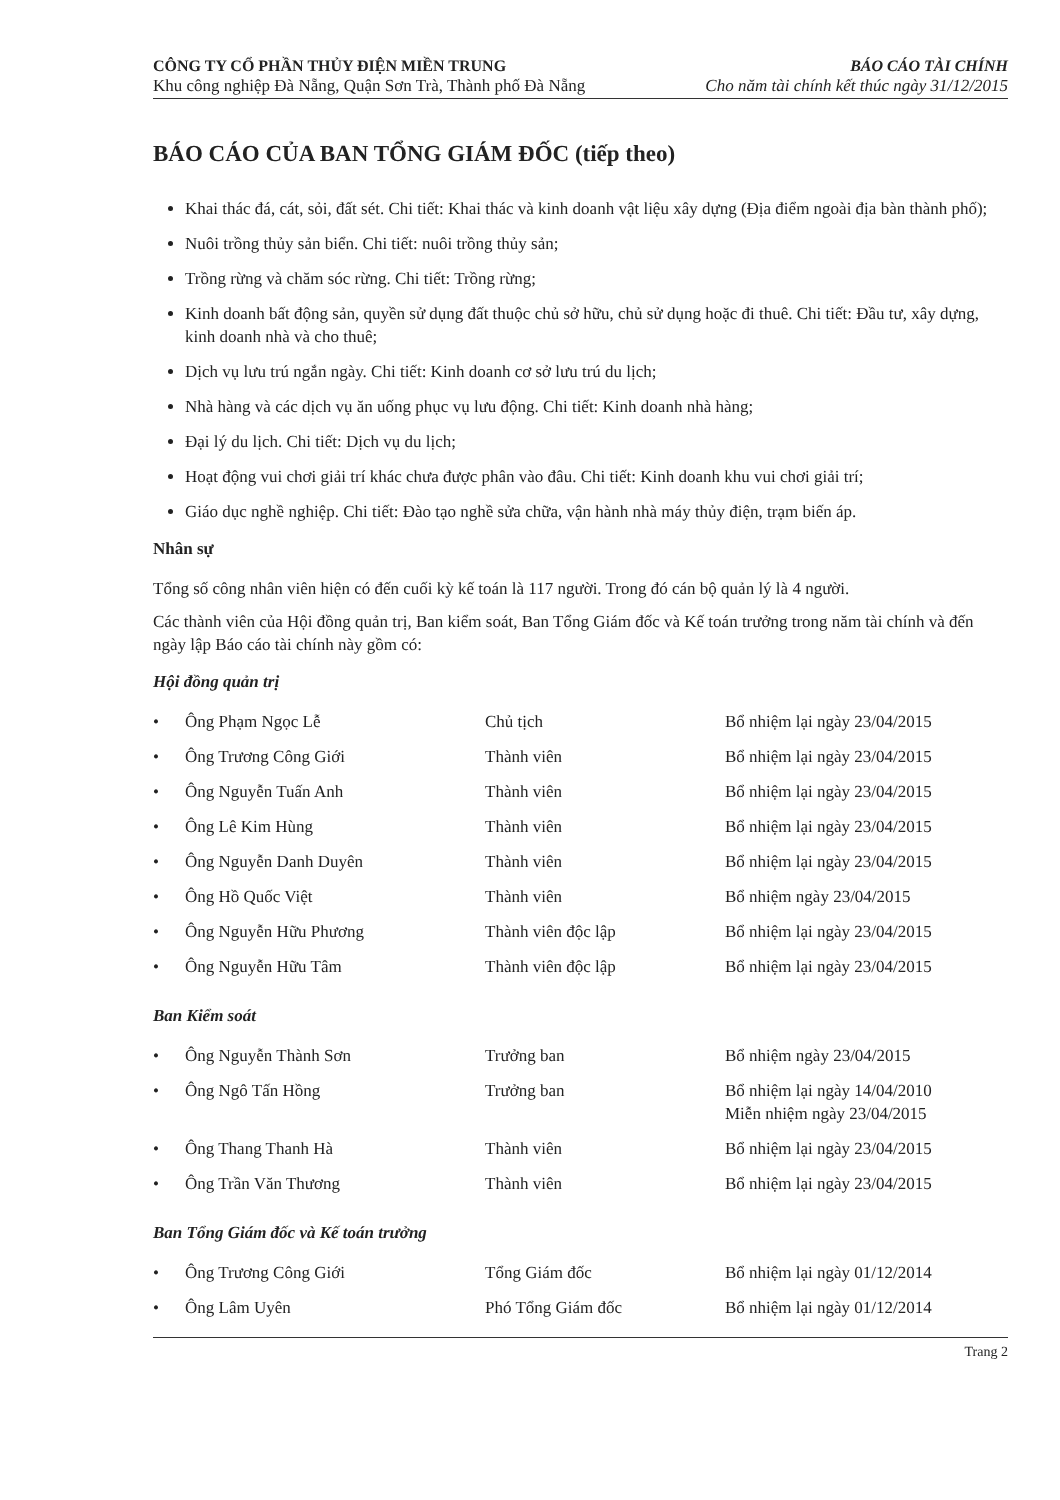CÔNG TY CỔ PHẦN THỦY ĐIỆN MIỀN TRUNG
Khu công nghiệp Đà Nẵng, Quận Sơn Trà, Thành phố Đà Nẵng
BÁO CÁO TÀI CHÍNH
Cho năm tài chính kết thúc ngày 31/12/2015
BÁO CÁO CỦA BAN TỔNG GIÁM ĐỐC (tiếp theo)
Khai thác đá, cát, sỏi, đất sét. Chi tiết: Khai thác và kinh doanh vật liệu xây dựng (Địa điểm ngoài địa bàn thành phố);
Nuôi trồng thủy sản biển. Chi tiết: nuôi trồng thủy sản;
Trồng rừng và chăm sóc rừng. Chi tiết: Trồng rừng;
Kinh doanh bất động sản, quyền sử dụng đất thuộc chủ sở hữu, chủ sử dụng hoặc đi thuê. Chi tiết: Đầu tư, xây dựng, kinh doanh nhà và cho thuê;
Dịch vụ lưu trú ngắn ngày. Chi tiết: Kinh doanh cơ sở lưu trú du lịch;
Nhà hàng và các dịch vụ ăn uống phục vụ lưu động. Chi tiết: Kinh doanh nhà hàng;
Đại lý du lịch. Chi tiết: Dịch vụ du lịch;
Hoạt động vui chơi giải trí khác chưa được phân vào đâu. Chi tiết: Kinh doanh khu vui chơi giải trí;
Giáo dục nghề nghiệp. Chi tiết: Đào tạo nghề sửa chữa, vận hành nhà máy thủy điện, trạm biến áp.
Nhân sự
Tổng số công nhân viên hiện có đến cuối kỳ kế toán là 117 người. Trong đó cán bộ quản lý là 4 người.
Các thành viên của Hội đồng quản trị, Ban kiểm soát, Ban Tổng Giám đốc và Kế toán trưởng trong năm tài chính và đến ngày lập Báo cáo tài chính này gồm có:
Hội đồng quản trị
| • | Ông Phạm Ngọc Lễ | Chủ tịch | Bổ nhiệm lại ngày 23/04/2015 |
| • | Ông Trương Công Giới | Thành viên | Bổ nhiệm lại ngày 23/04/2015 |
| • | Ông Nguyễn Tuấn Anh | Thành viên | Bổ nhiệm lại ngày 23/04/2015 |
| • | Ông Lê Kim Hùng | Thành viên | Bổ nhiệm lại ngày 23/04/2015 |
| • | Ông Nguyễn Danh Duyên | Thành viên | Bổ nhiệm lại ngày 23/04/2015 |
| • | Ông Hồ Quốc Việt | Thành viên | Bổ nhiệm ngày 23/04/2015 |
| • | Ông Nguyễn Hữu Phương | Thành viên độc lập | Bổ nhiệm lại ngày 23/04/2015 |
| • | Ông Nguyễn Hữu Tâm | Thành viên độc lập | Bổ nhiệm lại ngày 23/04/2015 |
Ban Kiểm soát
| • | Ông Nguyễn Thành Sơn | Trưởng ban | Bổ nhiệm ngày 23/04/2015 |
| • | Ông Ngô Tấn Hồng | Trưởng ban | Bổ nhiệm lại ngày 14/04/2010 Miễn nhiệm ngày 23/04/2015 |
| • | Ông Thang Thanh Hà | Thành viên | Bổ nhiệm lại ngày 23/04/2015 |
| • | Ông Trần Văn Thương | Thành viên | Bổ nhiệm lại ngày 23/04/2015 |
Ban Tổng Giám đốc và Kế toán trưởng
| • | Ông Trương Công Giới | Tổng Giám đốc | Bổ nhiệm lại ngày 01/12/2014 |
| • | Ông Lâm Uyên | Phó Tổng Giám đốc | Bổ nhiệm lại ngày 01/12/2014 |
Trang 2